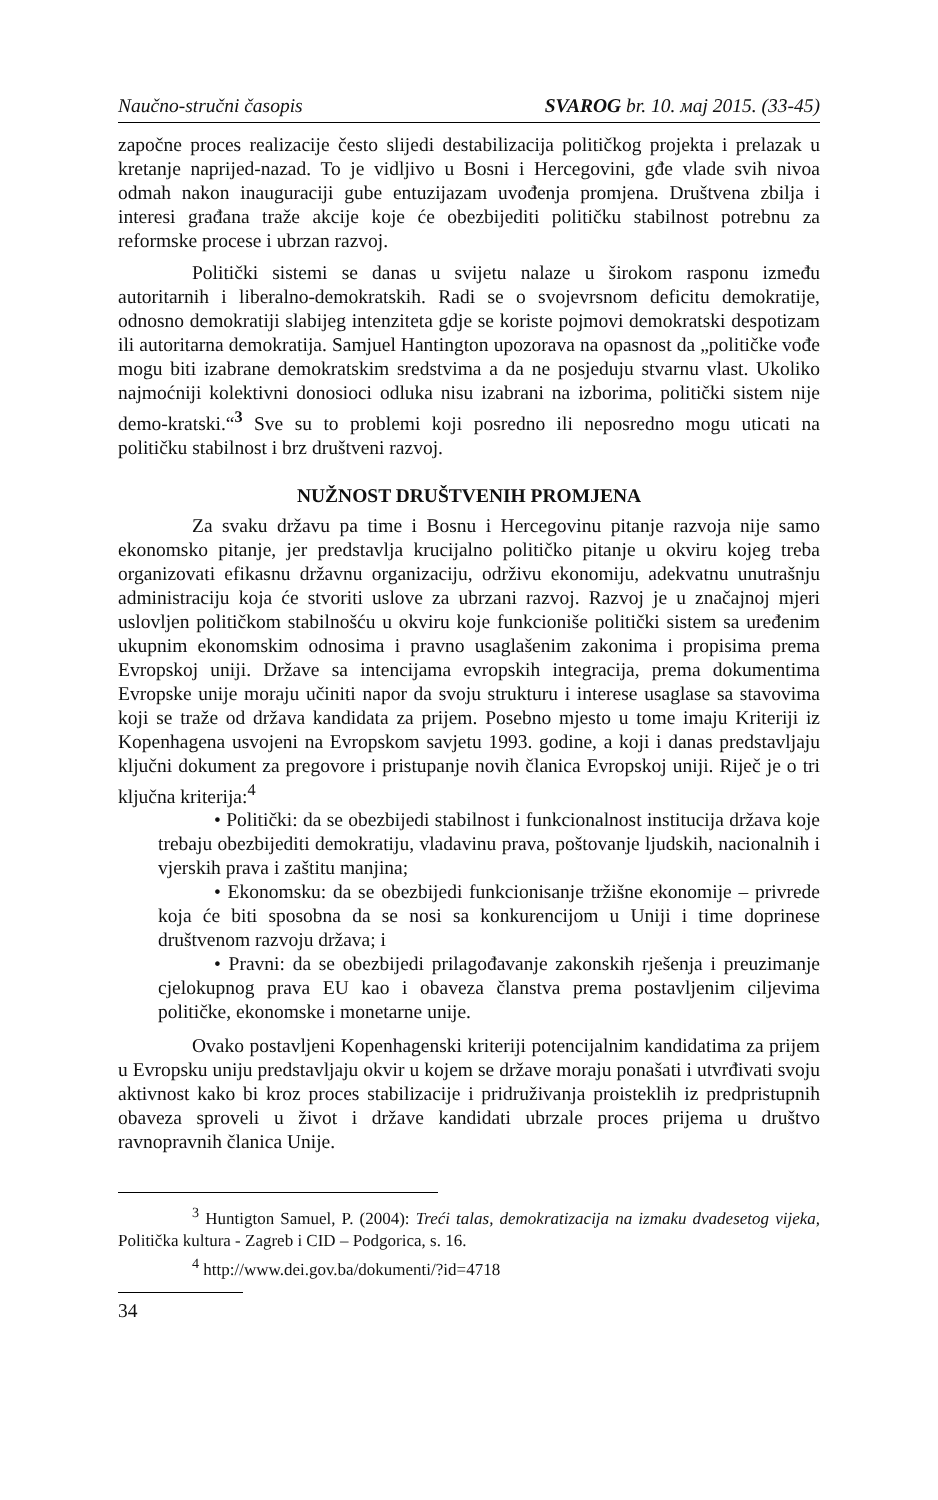Naučno-stručni časopis SVAROG br. 10. мај 2015. (33-45)
započne proces realizacije često slijedi destabilizacija političkog projekta i prelazak u kretanje naprijed-nazad. To je vidljivo u Bosni i Hercegovini, gđe vlade svih nivoa odmah nakon inauguraciji gube entuzijazam uvođenja promjena. Društvena zbilja i interesi građana traže akcije koje će obezbijediti političku stabilnost potrebnu za reformske procese i ubrzan razvoj.
Politički sistemi se danas u svijetu nalaze u širokom rasponu između autoritarnih i liberalno-demokratskih. Radi se o svojevrsnom deficitu demokratije, odnosno demokratiji slabijeg intenziteta gdje se koriste pojmovi demokratski despotizam ili autoritarna demokratija. Samjuel Hantington upozorava na opasnost da „političke vođe mogu biti izabrane demokratskim sredstvima a da ne posjeduju stvarnu vlast. Ukoliko najmoćniji kolektivni donosioci odluka nisu izabrani na izborima, politički sistem nije demo-kratski.“<sup>3</sup> Sve su to problemi koji posredno ili neposredno mogu uticati na političku stabilnost i brz društveni razvoj.
NUŽNOST DRUŠTVENIH PROMJENA
Za svaku državu pa time i Bosnu i Hercegovinu pitanje razvoja nije samo ekonomsko pitanje, jer predstavlja krucijalno političko pitanje u okviru kojeg treba organizovati efikasnu državnu organizaciju, održivu ekonomiju, adekvatnu unutrašnju administraciju koja će stvoriti uslove za ubrzani razvoj. Razvoj je u značajnoj mjeri uslovljen političkom stabilnošću u okviru koje funkcioniše politički sistem sa uređenim ukupnim ekonomskim odnosima i pravno usaglašenim zakonima i propisima prema Evropskoj uniji. Države sa intencijama evropskih integracija, prema dokumentima Evropske unije moraju učiniti napor da svoju strukturu i interese usaglase sa stavovima koji se traže od država kandidata za prijem. Posebno mjesto u tome imaju Kriteriji iz Kopenhagena usvojeni na Evropskom savjetu 1993. godine, a koji i danas predstavljaju ključni dokument za pregovore i pristupanje novih članica Evropskoj uniji. Riječ je o tri ključna kriterija:<sup>4</sup>
• Politički: da se obezbijedi stabilnost i funkcionalnost institucija država koje trebaju obezbijediti demokratiju, vladavinu prava, poštovanje ljudskih, nacionalnih i vjerskih prava i zaštitu manjina;
• Ekonomsku: da se obezbijedi funkcionisanje tržišne ekonomije – privrede koja će biti sposobna da se nosi sa konkurencijom u Uniji i time doprinese društvenom razvoju država; i
• Pravni: da se obezbijedi prilagođavanje zakonskih rješenja i preuzimanje cjelokupnog prava EU kao i obaveza članstva prema postavljenim ciljevima političke, ekonomske i monetarne unije.
Ovako postavljeni Kopenhagenski kriteriji potencijalnim kandidatima za prijem u Evropsku uniju predstavljaju okvir u kojem se države moraju ponašati i utvrđivati svoju aktivnost kako bi kroz proces stabilizacije i pridruživanja proisteklih iz predpristupnih obaveza sproveli u život i države kandidati ubrzale proces prijema u društvo ravnopravnih članica Unije.
<sup>3</sup> Huntigton Samuel, P. (2004): Treći talas, demokratizacija na izmaku dvadesetog vijeka, Politička kultura - Zagreb i CID – Podgorica, s. 16.
<sup>4</sup> http://www.dei.gov.ba/dokumenti/?id=4718
34